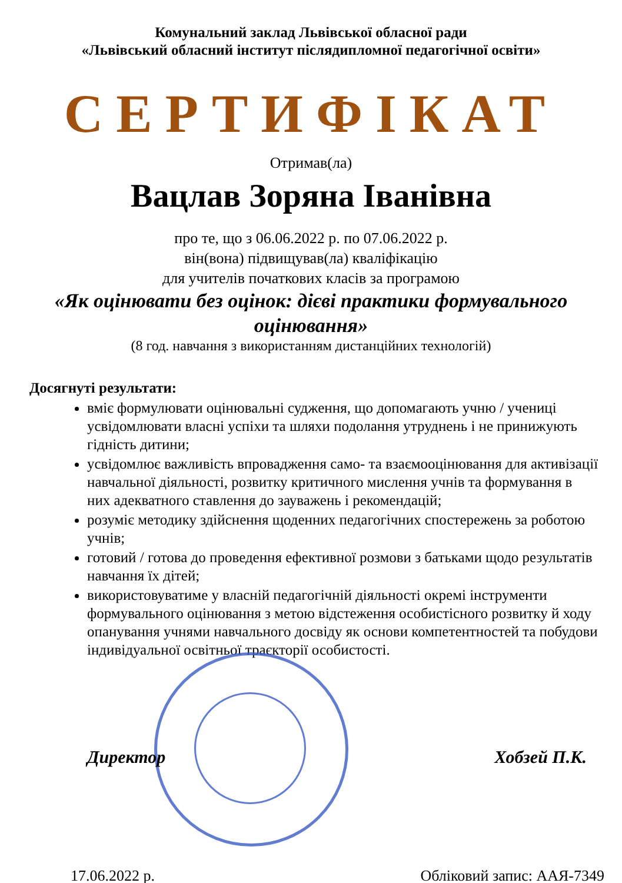Комунальний заклад Львівської обласної ради
«Львівський обласний інститут післядипломної педагогічної освіти»
СЕРТИФІКАТ
Отримав(ла)
Вацлав Зоряна Іванівна
про те, що з 06.06.2022 р. по 07.06.2022 р.
він(вона) підвищував(ла) кваліфікацію
для учителів початкових класів за програмою
«Як оцінювати без оцінок: дієві практики формувального оцінювання»
(8 год. навчання з використанням дистанційних технологій)
Досягнуті результати:
вміє формулювати оцінювальні судження, що допомагають учню / учениці усвідомлювати власні успіхи та шляхи подолання утруднень і не принижують гідність дитини;
усвідомлює важливість впровадження само- та взаємооцінювання для активізації навчальної діяльності, розвитку критичного мислення учнів та формування в них адекватного ставлення до зауважень і рекомендацій;
розуміє методику здійснення щоденних педагогічних спостережень за роботою учнів;
готовий / готова до проведення ефективної розмови з батьками щодо результатів навчання їх дітей;
використовуватиме у власній педагогічній діяльності окремі інструменти формувального оцінювання з метою відстеження особистісного розвитку й ходу опанування учнями навчального досвіду як основи компетентностей та побудови індивідуальної освітньої траєкторії особистості.
Директор Хобзей П.К.
17.06.2022 р. Обліковий запис: ААЯ-7349